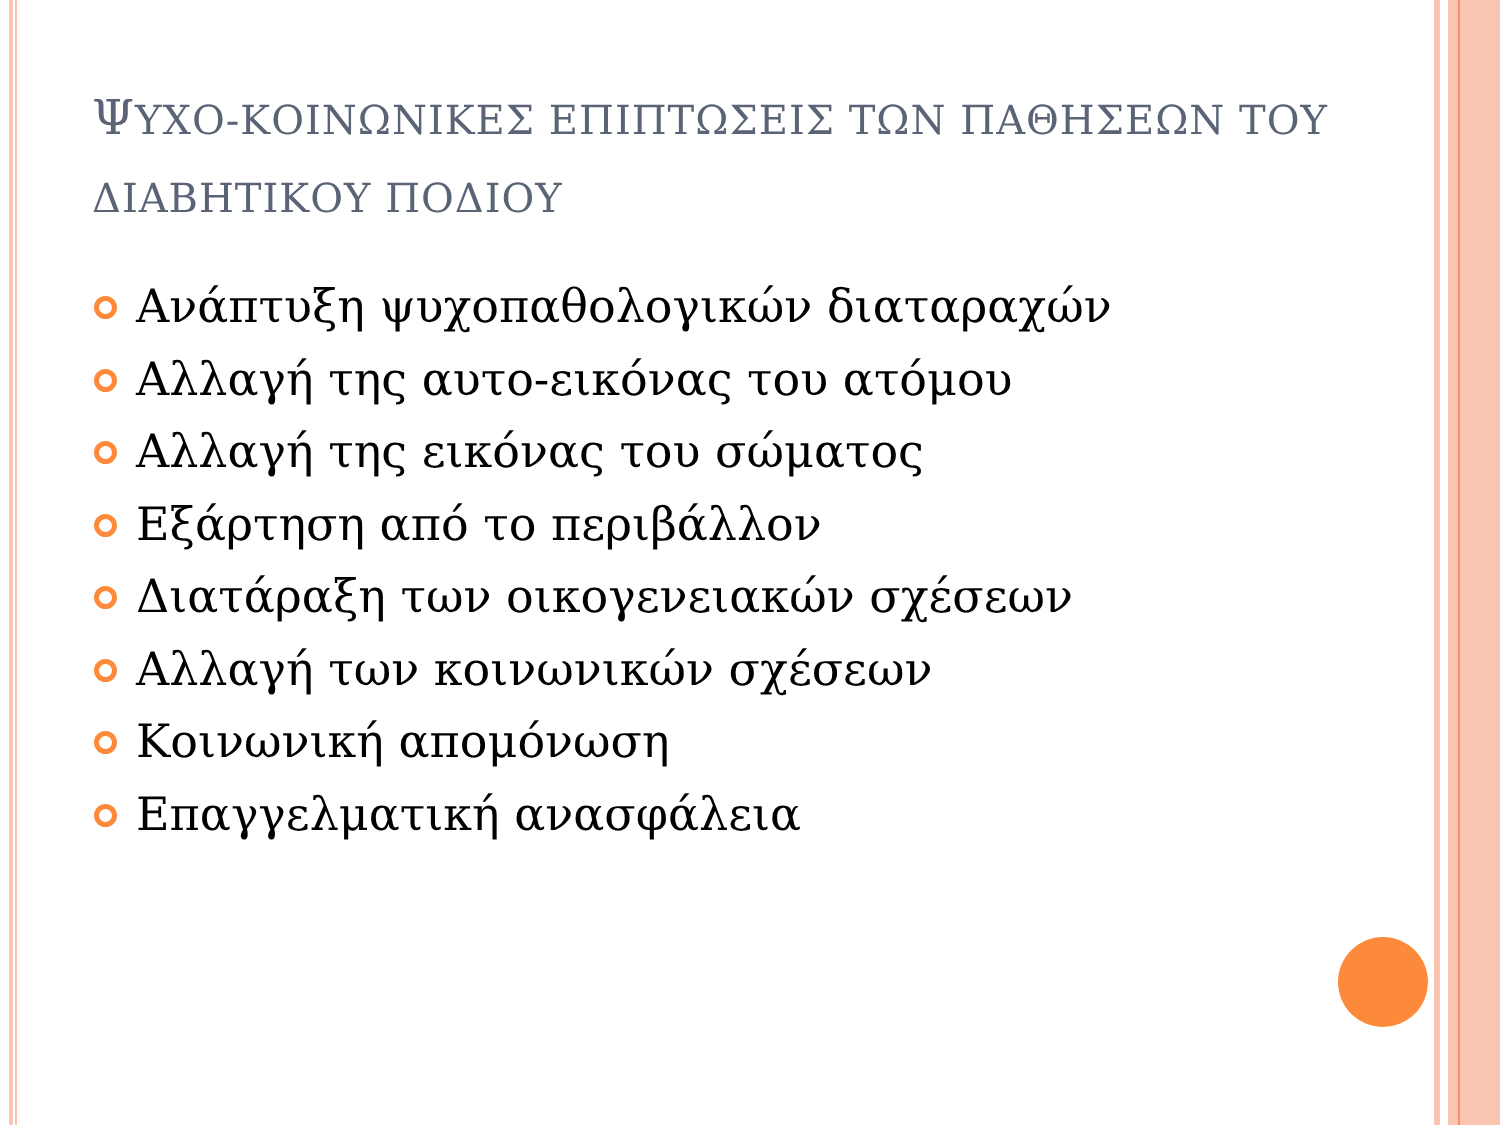ΨΥΧΟ-ΚΟΙΝΩΝΙΚΕΣ ΕΠΙΠΤΩΣΕΙΣ ΤΩΝ ΠΑΘΗΣΕΩΝ ΤΟΥ ΔΙΑΒΗΤΙΚΟΥ ΠΟΔΙΟΥ
Ανάπτυξη ψυχοπαθολογικών διαταραχών
Αλλαγή της αυτο-εικόνας του ατόμου
Αλλαγή της εικόνας του σώματος
Εξάρτηση από το περιβάλλον
Διατάραξη των οικογενειακών σχέσεων
Αλλαγή των κοινωνικών σχέσεων
Κοινωνική απομόνωση
Επαγγελματική ανασφάλεια